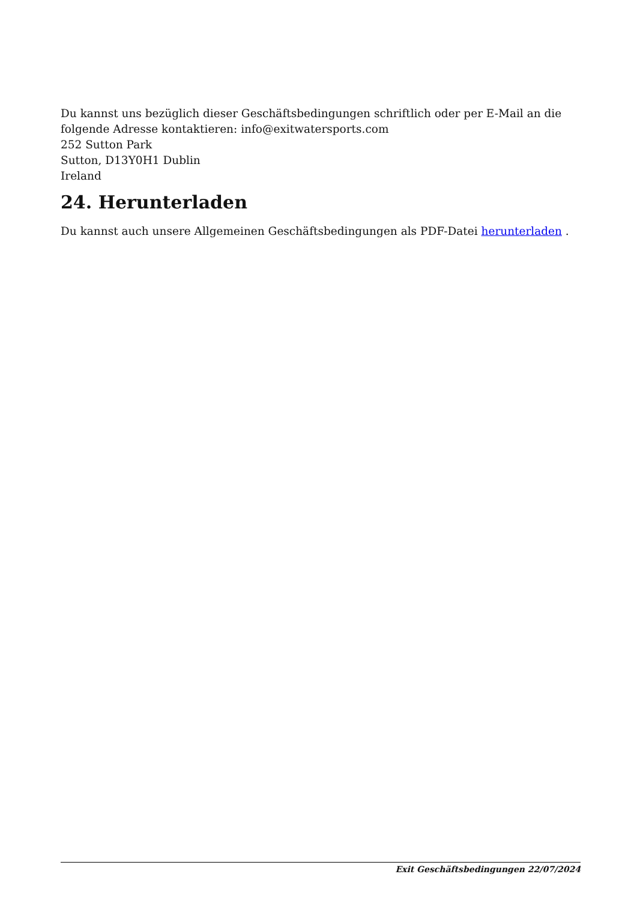Du kannst uns bezüglich dieser Geschäftsbedingungen schriftlich oder per E-Mail an die folgende Adresse kontaktieren: info@exitwatersports.com
252 Sutton Park
Sutton, D13Y0H1 Dublin
Ireland
24. Herunterladen
Du kannst auch unsere Allgemeinen Geschäftsbedingungen als PDF-Datei herunterladen .
Exit Geschäftsbedingungen 22/07/2024